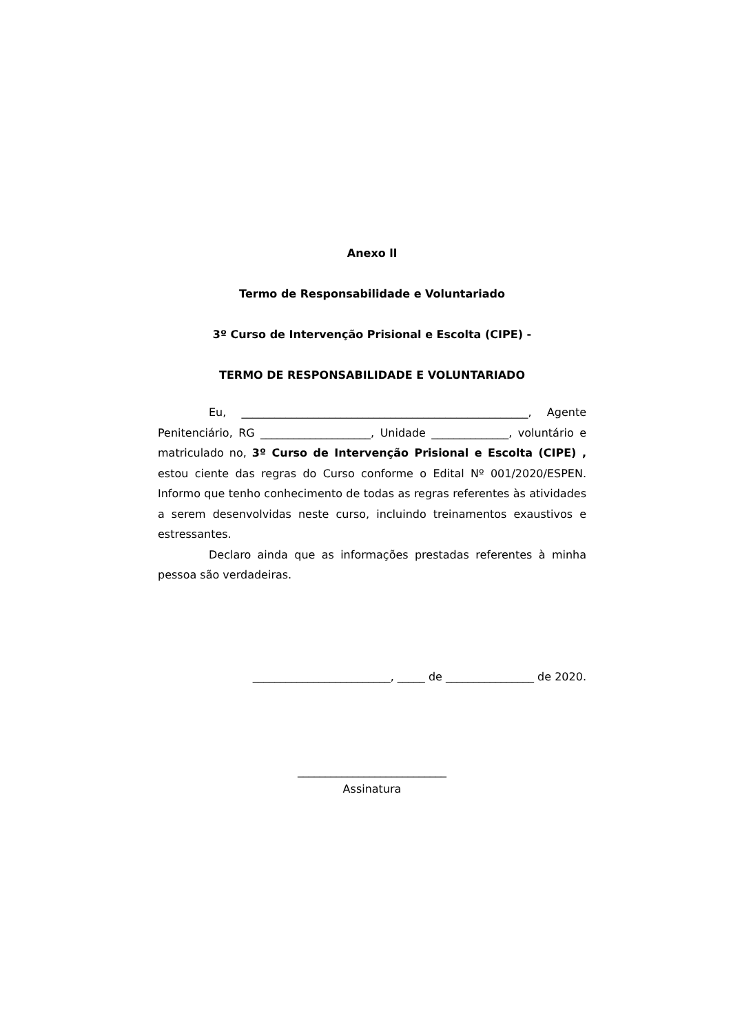Anexo ll
Termo de Responsabilidade e Voluntariado
3º Curso de Intervenção Prisional e Escolta (CIPE) -
TERMO DE RESPONSABILIDADE E VOLUNTARIADO
Eu, ____________________________________________________, Agente Penitenciário, RG ____________________, Unidade ______________, voluntário e matriculado no, 3º Curso de Intervenção Prisional e Escolta (CIPE) , estou ciente das regras do Curso conforme o Edital Nº 001/2020/ESPEN. Informo que tenho conhecimento de todas as regras referentes às atividades a serem desenvolvidas neste curso, incluindo treinamentos exaustivos e estressantes.
Declaro ainda que as informações prestadas referentes à minha pessoa são verdadeiras.
_________________________, _____ de ________________ de 2020.
___________________________
Assinatura